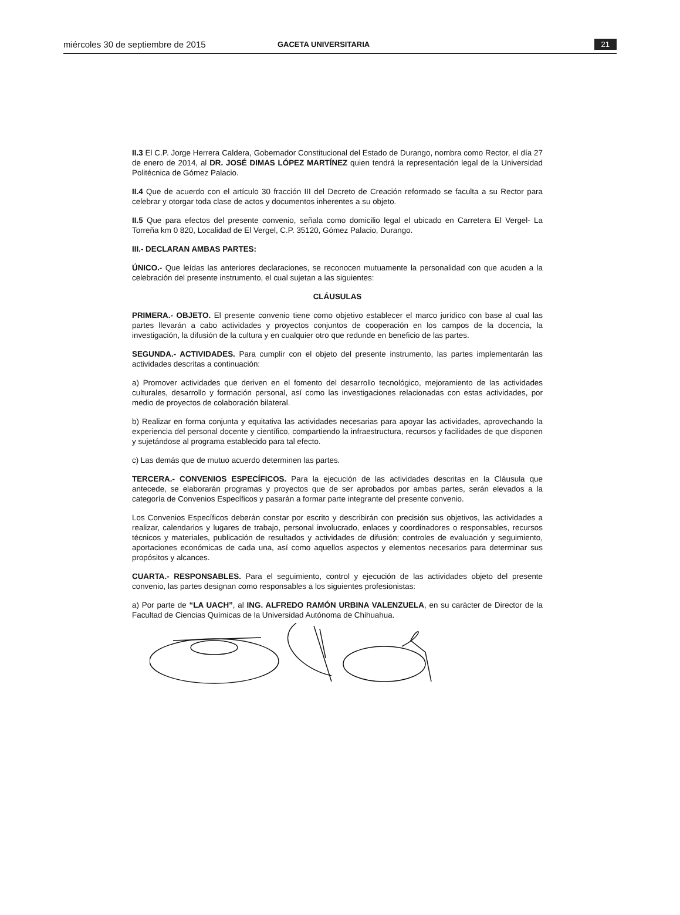miércoles 30 de septiembre de 2015 GACETA UNIVERSITARIA 21
II.3 El C.P. Jorge Herrera Caldera, Gobernador Constitucional del Estado de Durango, nombra como Rector, el día 27 de enero de 2014, al DR. JOSÉ DIMAS LÓPEZ MARTÍNEZ quien tendrá la representación legal de la Universidad Politécnica de Gómez Palacio.
II.4 Que de acuerdo con el artículo 30 fracción III del Decreto de Creación reformado se faculta a su Rector para celebrar y otorgar toda clase de actos y documentos inherentes a su objeto.
II.5 Que para efectos del presente convenio, señala como domicilio legal el ubicado en Carretera El Vergel- La Torreña km 0 820, Localidad de El Vergel, C.P. 35120, Gómez Palacio, Durango.
III.- DECLARAN AMBAS PARTES:
ÚNICO.- Que leídas las anteriores declaraciones, se reconocen mutuamente la personalidad con que acuden a la celebración del presente instrumento, el cual sujetan a las siguientes:
CLÁUSULAS
PRIMERA.- OBJETO. El presente convenio tiene como objetivo establecer el marco jurídico con base al cual las partes llevarán a cabo actividades y proyectos conjuntos de cooperación en los campos de la docencia, la investigación, la difusión de la cultura y en cualquier otro que redunde en beneficio de las partes.
SEGUNDA.- ACTIVIDADES. Para cumplir con el objeto del presente instrumento, las partes implementarán las actividades descritas a continuación:
a) Promover actividades que deriven en el fomento del desarrollo tecnológico, mejoramiento de las actividades culturales, desarrollo y formación personal, así como las investigaciones relacionadas con estas actividades, por medio de proyectos de colaboración bilateral.
b) Realizar en forma conjunta y equitativa las actividades necesarias para apoyar las actividades, aprovechando la experiencia del personal docente y científico, compartiendo la infraestructura, recursos y facilidades de que disponen y sujetándose al programa establecido para tal efecto.
c) Las demás que de mutuo acuerdo determinen las partes.
TERCERA.- CONVENIOS ESPECÍFICOS. Para la ejecución de las actividades descritas en la Cláusula que antecede, se elaborarán programas y proyectos que de ser aprobados por ambas partes, serán elevados a la categoría de Convenios Específicos y pasarán a formar parte integrante del presente convenio.
Los Convenios Específicos deberán constar por escrito y describirán con precisión sus objetivos, las actividades a realizar, calendarios y lugares de trabajo, personal involucrado, enlaces y coordinadores o responsables, recursos técnicos y materiales, publicación de resultados y actividades de difusión; controles de evaluación y seguimiento, aportaciones económicas de cada una, así como aquellos aspectos y elementos necesarios para determinar sus propósitos y alcances.
CUARTA.- RESPONSABLES. Para el seguimiento, control y ejecución de las actividades objeto del presente convenio, las partes designan como responsables a los siguientes profesionistas:
a) Por parte de “LA UACH”, al ING. ALFREDO RAMÓN URBINA VALENZUELA, en su carácter de Director de la Facultad de Ciencias Químicas de la Universidad Autónoma de Chihuahua.